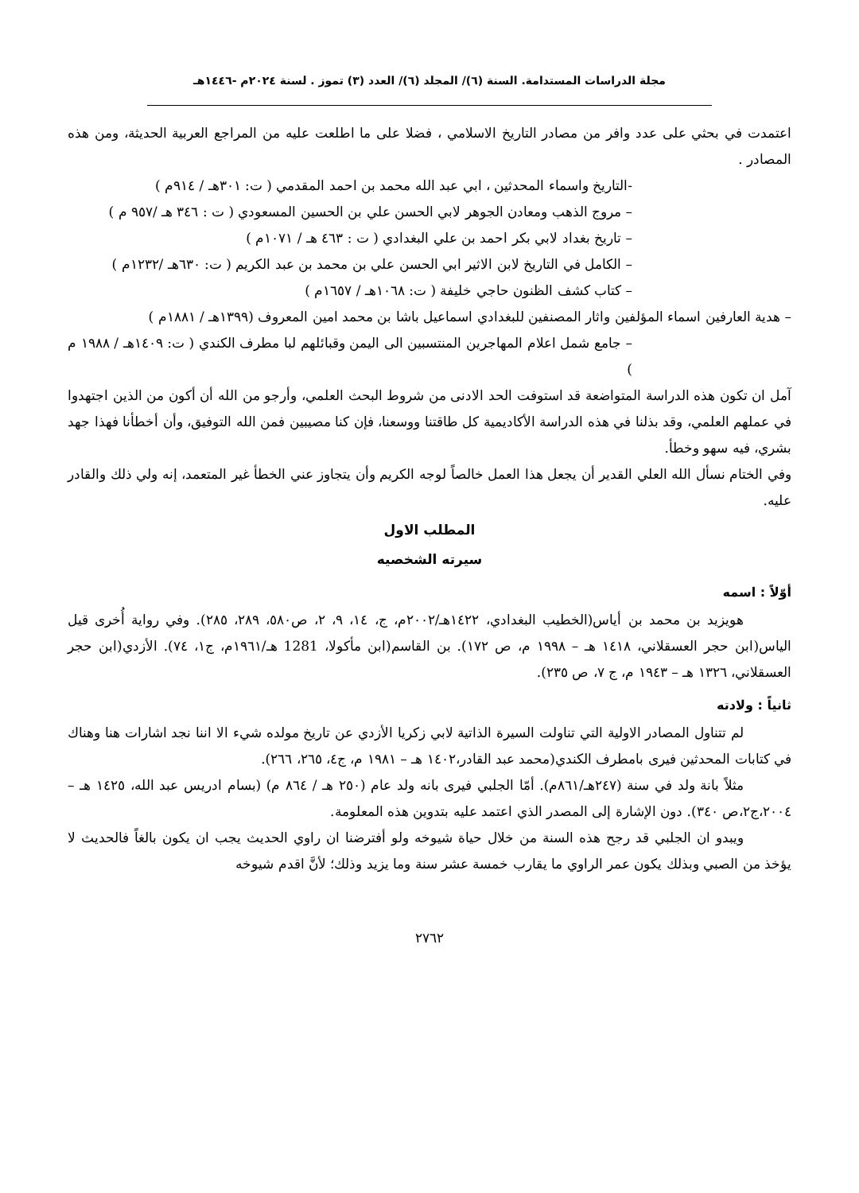مجلة الدراسات المستدامة. السنة (٦)/ المجلد (٦)/ العدد (٣) تموز . لسنة ٢٠٢٤م -١٤٤٦هـ
اعتمدت في بحثي على عدد وافر من مصادر التاريخ الاسلامي ، فضلا على ما اطلعت عليه من المراجع العربية الحديثة، ومن هذه المصادر .
-التاريخ واسماء المحدثين ، ابي عبد الله محمد بن احمد المقدمي ( ت: ٣٠١هـ / ٩١٤م )
– مروج الذهب ومعادن الجوهر لابي الحسن علي بن الحسين المسعودي ( ت : ٣٤٦ هـ /٩٥٧ م )
– تاريخ بغداد لابي بكر احمد بن علي البغدادي ( ت : ٤٦٣ هـ / ١٠٧١م )
– الكامل في التاريخ لابن الاثير ابي الحسن علي بن محمد بن عبد الكريم ( ت: ٦٣٠هـ /١٢٣٢م )
– كتاب كشف الظنون حاجي خليفة ( ت: ١٠٦٨هـ / ١٦٥٧م )
– هدية العارفين اسماء المؤلفين واثار المصنفين للبغدادي اسماعيل باشا بن محمد امين المعروف (١٣٩٩هـ / ١٨٨١م )
– جامع شمل اعلام المهاجرين المنتسبين الى اليمن وقبائلهم لبا مطرف الكندي ( ت: ١٤٠٩هـ / ١٩٨٨ م )
آمل ان تكون هذه الدراسة المتواضعة قد استوفت الحد الادنى من شروط البحث العلمي، وأرجو من الله أن أكون من الذين اجتهدوا في عملهم العلمي، وقد بذلنا في هذه الدراسة الأكاديمية كل طاقتنا ووسعنا، فإن كنا مصيبين فمن الله التوفيق، وأن أخطأنا فهذا جهد بشري، فيه سهو وخطأ.
وفي الختام نسأل الله العلي القدير أن يجعل هذا العمل خالصاً لوجه الكريم وأن يتجاوز عني الخطأ غير المتعمد، إنه ولي ذلك والقادر عليه.
المطلب الاول
سيرته الشخصيه
أوّلاً : اسمه
هويزيد بن محمد بن أياس(الخطيب البغدادي، ١٤٢٢هـ/٢٠٠٢م، ج، ١٤، ٩، ٢، ص٥٨٠، ٢٨٩، ٢٨٥). وفي رواية أُخرى قيل الياس(ابن حجر العسقلاني، ١٤١٨ هـ – ١٩٩٨ م، ص ١٧٢). بن القاسم(ابن مأكولا، 1281 هـ/١٩٦١م، ج١، ٧٤). الأزدي(ابن حجر العسقلاني، ١٣٢٦ هـ – ١٩٤٣ م، ج ٧، ص ٢٣٥).
ثانياً : ولادته
لم تتناول المصادر الاولية التي تناولت السيرة الذاتية لابي زكريا الأزدي عن تاريخ مولده شيء الا اننا نجد اشارات هنا وهناك في كتابات المحدثين فيرى بامطرف الكندي(محمد عبد القادر،١٤٠٢ هـ – ١٩٨١ م، ج٤، ٢٦٥، ٢٦٦).
مثلاً بانة ولد في سنة (٢٤٧هـ/٨٦١م). أمّا الجلبي فيرى بانه ولد عام (٢٥٠ هـ / ٨٦٤ م) (بسام ادريس عبد الله، ١٤٢٥ هـ –٢٠٠٤،ج٢،ص ٣٤٠). دون الإشارة إلى المصدر الذي اعتمد عليه بتدوين هذه المعلومة.
ويبدو ان الجلبي قد رجح هذه السنة من خلال حياة شيوخه ولو أفترضنا ان راوي الحديث يجب ان يكون بالغاً فالحديث لا يؤخذ من الصبي وبذلك يكون عمر الراوي ما يقارب خمسة عشر سنة وما يزيد وذلك؛ لأنَّ اقدم شيوخه
٢٧٦٢